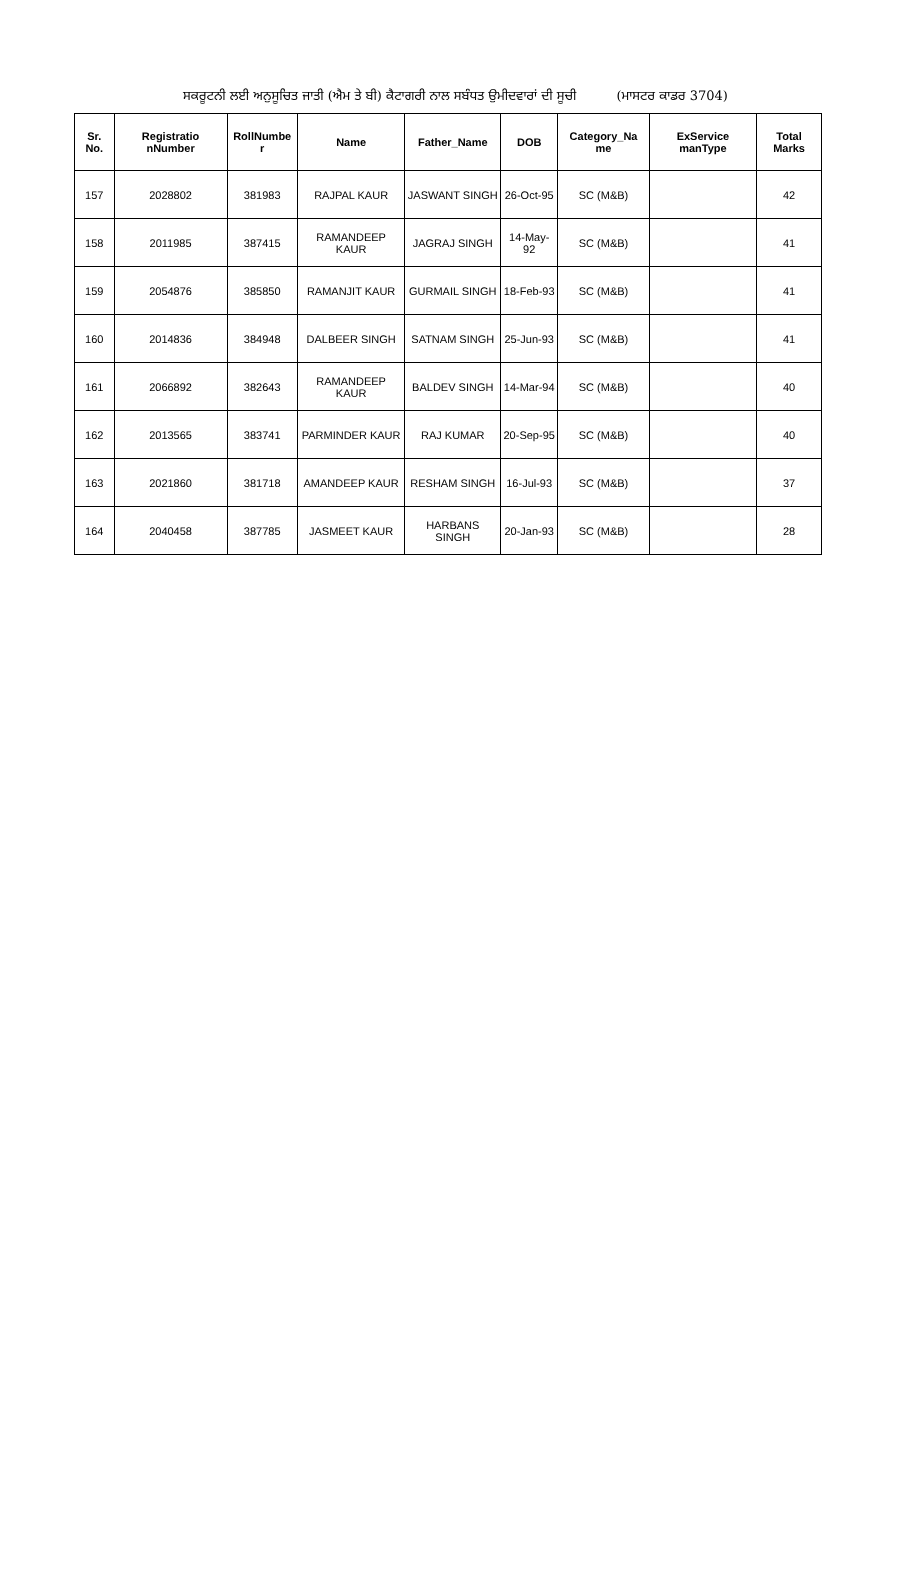ਸਕਰੂਟਨੀ ਲਈ ਅਨੁਸੂਚਿਤ ਜਾਤੀ (ਐਮ ਤੇ ਬੀ) ਕੈਟਾਗਰੀ ਨਾਲ ਸਬੰਧਤ ਉਮੀਦਵਾਰਾਂ ਦੀ ਸੂਚੀ (ਮਾਸਟਰ ਕਾਡਰ 3704)
| Sr. No. | Registratio nNumber | RollNumbe r | Name | Father_Name | DOB | Category_Na me | ExService manType | Total Marks |
| --- | --- | --- | --- | --- | --- | --- | --- | --- |
| 157 | 2028802 | 381983 | RAJPAL KAUR | JASWANT SINGH | 26-Oct-95 | SC (M&B) | | 42 |
| 158 | 2011985 | 387415 | RAMANDEEP KAUR | JAGRAJ SINGH | 14-May-92 | SC (M&B) | | 41 |
| 159 | 2054876 | 385850 | RAMANJIT KAUR | GURMAIL SINGH | 18-Feb-93 | SC (M&B) | | 41 |
| 160 | 2014836 | 384948 | DALBEER SINGH | SATNAM SINGH | 25-Jun-93 | SC (M&B) | | 41 |
| 161 | 2066892 | 382643 | RAMANDEEP KAUR | BALDEV SINGH | 14-Mar-94 | SC (M&B) | | 40 |
| 162 | 2013565 | 383741 | PARMINDER KAUR | RAJ KUMAR | 20-Sep-95 | SC (M&B) | | 40 |
| 163 | 2021860 | 381718 | AMANDEEP KAUR | RESHAM SINGH | 16-Jul-93 | SC (M&B) | | 37 |
| 164 | 2040458 | 387785 | JASMEET KAUR | HARBANS SINGH | 20-Jan-93 | SC (M&B) | | 28 |